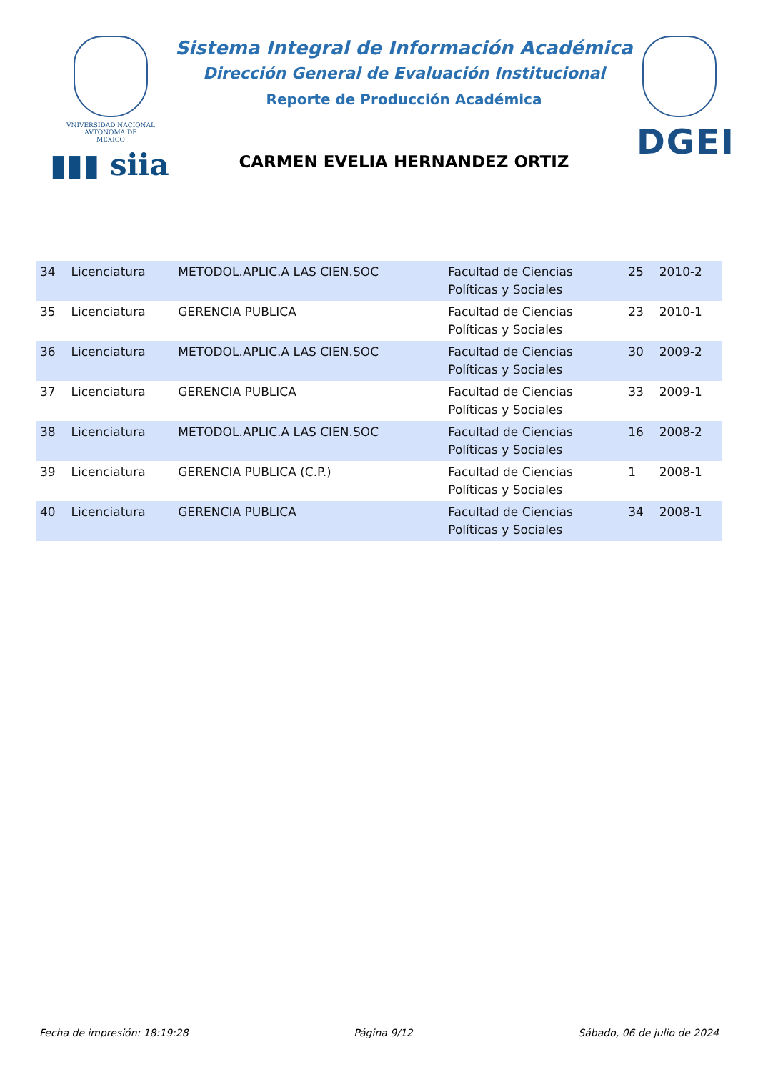VNIVERSIDAD NACIONAL
AVTONOMA DE
MEXICO
▮▮▮ siia
Sistema Integral de Información Académica
Dirección General de Evaluación Institucional
Reporte de Producción Académica
CARMEN EVELIA HERNANDEZ ORTIZ
DGEI
| 34 | Licenciatura | METODOL.APLIC.A LAS CIEN.SOC | Facultad de Ciencias Políticas y Sociales | 25 | 2010-2 |
| 35 | Licenciatura | GERENCIA PUBLICA | Facultad de Ciencias Políticas y Sociales | 23 | 2010-1 |
| 36 | Licenciatura | METODOL.APLIC.A LAS CIEN.SOC | Facultad de Ciencias Políticas y Sociales | 30 | 2009-2 |
| 37 | Licenciatura | GERENCIA PUBLICA | Facultad de Ciencias Políticas y Sociales | 33 | 2009-1 |
| 38 | Licenciatura | METODOL.APLIC.A LAS CIEN.SOC | Facultad de Ciencias Políticas y Sociales | 16 | 2008-2 |
| 39 | Licenciatura | GERENCIA PUBLICA (C.P.) | Facultad de Ciencias Políticas y Sociales | 1 | 2008-1 |
| 40 | Licenciatura | GERENCIA PUBLICA | Facultad de Ciencias Políticas y Sociales | 34 | 2008-1 |
Fecha de impresión: 18:19:28 Página 9/12 Sábado, 06 de julio de 2024